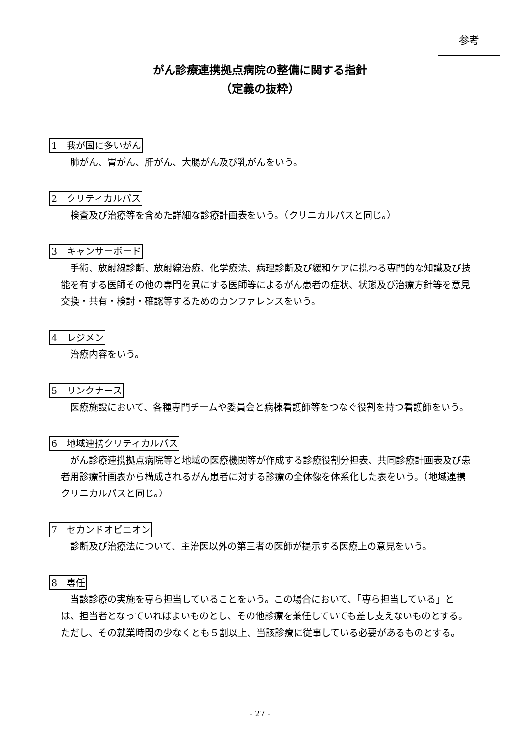参考
がん診療連携拠点病院の整備に関する指針
（定義の抜粋）
1　我が国に多いがん
肺がん、胃がん、肝がん、大腸がん及び乳がんをいう。
2　クリティカルパス
検査及び治療等を含めた詳細な診療計画表をいう。（クリニカルパスと同じ。）
3　キャンサーボード
手術、放射線診断、放射線治療、化学療法、病理診断及び緩和ケアに携わる専門的な知識及び技能を有する医師その他の専門を異にする医師等によるがん患者の症状、状態及び治療方針等を意見交換・共有・検討・確認等するためのカンファレンスをいう。
4　レジメン
治療内容をいう。
5　リンクナース
医療施設において、各種専門チームや委員会と病棟看護師等をつなぐ役割を持つ看護師をいう。
6　地域連携クリティカルパス
がん診療連携拠点病院等と地域の医療機関等が作成する診療役割分担表、共同診療計画表及び患者用診療計画表から構成されるがん患者に対する診療の全体像を体系化した表をいう。（地域連携クリニカルパスと同じ。）
7　セカンドオピニオン
診断及び治療法について、主治医以外の第三者の医師が提示する医療上の意見をいう。
8　専任
当該診療の実施を専ら担当していることをいう。この場合において、「専ら担当している」とは、担当者となっていればよいものとし、その他診療を兼任していても差し支えないものとする。ただし、その就業時間の少なくとも５割以上、当該診療に従事している必要があるものとする。
- 27 -